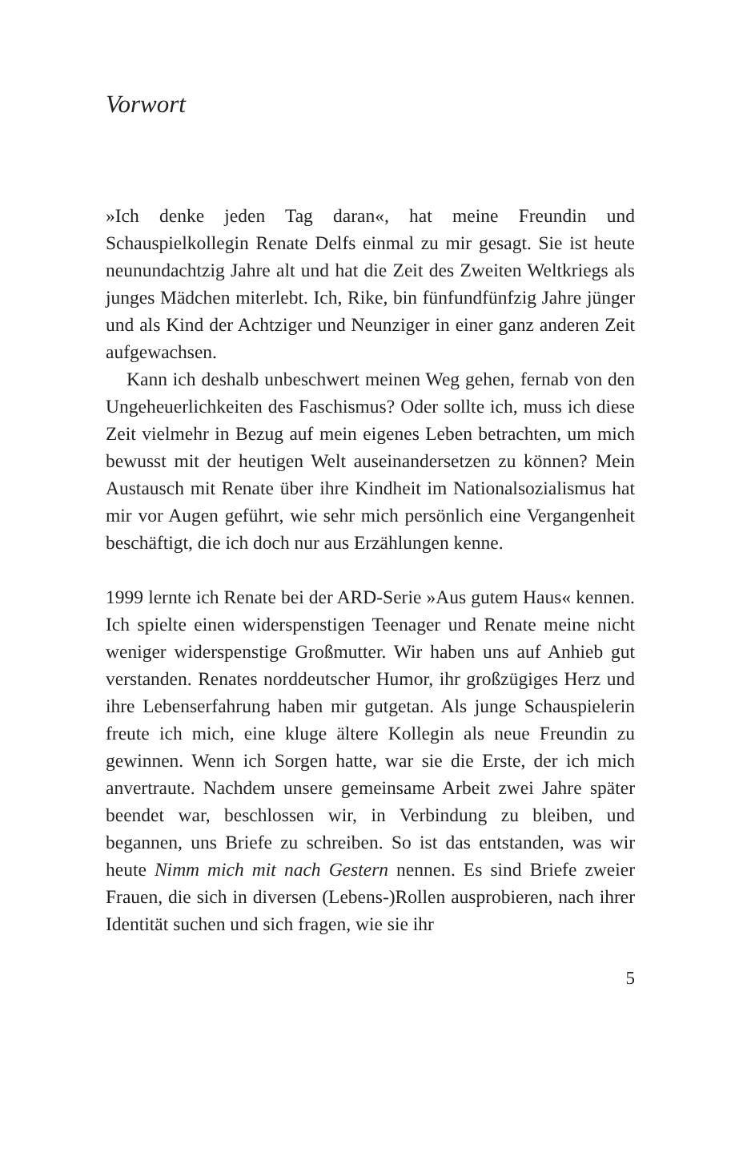Vorwort
»Ich denke jeden Tag daran«, hat meine Freundin und Schauspielkollegin Renate Delfs einmal zu mir gesagt. Sie ist heute neunundachtzig Jahre alt und hat die Zeit des Zweiten Weltkriegs als junges Mädchen miterlebt. Ich, Rike, bin fünfundfünfzig Jahre jünger und als Kind der Achtziger und Neunziger in einer ganz anderen Zeit aufgewachsen.
Kann ich deshalb unbeschwert meinen Weg gehen, fernab von den Ungeheuerlichkeiten des Faschismus? Oder sollte ich, muss ich diese Zeit vielmehr in Bezug auf mein eigenes Leben betrachten, um mich bewusst mit der heutigen Welt auseinandersetzen zu können? Mein Austausch mit Renate über ihre Kindheit im Nationalsozialismus hat mir vor Augen geführt, wie sehr mich persönlich eine Vergangenheit beschäftigt, die ich doch nur aus Erzählungen kenne.
1999 lernte ich Renate bei der ARD-Serie »Aus gutem Haus« kennen. Ich spielte einen widerspenstigen Teenager und Renate meine nicht weniger widerspenstige Großmutter. Wir haben uns auf Anhieb gut verstanden. Renates norddeutscher Humor, ihr großzügiges Herz und ihre Lebenserfahrung haben mir gutgetan. Als junge Schauspielerin freute ich mich, eine kluge ältere Kollegin als neue Freundin zu gewinnen. Wenn ich Sorgen hatte, war sie die Erste, der ich mich anvertraute. Nachdem unsere gemeinsame Arbeit zwei Jahre später beendet war, beschlossen wir, in Verbindung zu bleiben, und begannen, uns Briefe zu schreiben. So ist das entstanden, was wir heute Nimm mich mit nach Gestern nennen. Es sind Briefe zweier Frauen, die sich in diversen (Lebens-)Rollen ausprobieren, nach ihrer Identität suchen und sich fragen, wie sie ihr
5